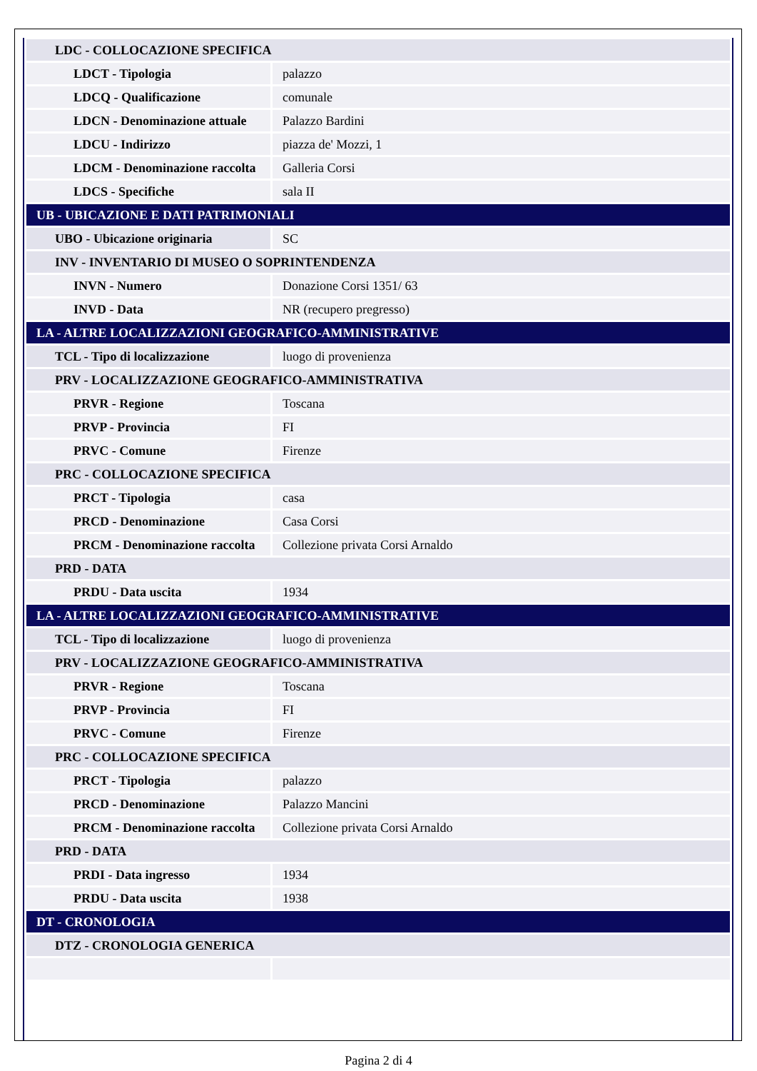| LDC - COLLOCAZIONE SPECIFICA | |
| LDCT - Tipologia | palazzo |
| LDCQ - Qualificazione | comunale |
| LDCN - Denominazione attuale | Palazzo Bardini |
| LDCU - Indirizzo | piazza de' Mozzi, 1 |
| LDCM - Denominazione raccolta | Galleria Corsi |
| LDCS - Specifiche | sala II |
| UB - UBICAZIONE E DATI PATRIMONIALI | |
| UBO - Ubicazione originaria | SC |
| INV - INVENTARIO DI MUSEO O SOPRINTENDENZA | |
| INVN - Numero | Donazione Corsi 1351/ 63 |
| INVD - Data | NR (recupero pregresso) |
| LA - ALTRE LOCALIZZAZIONI GEOGRAFICO-AMMINISTRATIVE | |
| TCL - Tipo di localizzazione | luogo di provenienza |
| PRV - LOCALIZZAZIONE GEOGRAFICO-AMMINISTRATIVA | |
| PRVR - Regione | Toscana |
| PRVP - Provincia | FI |
| PRVC - Comune | Firenze |
| PRC - COLLOCAZIONE SPECIFICA | |
| PRCT - Tipologia | casa |
| PRCD - Denominazione | Casa Corsi |
| PRCM - Denominazione raccolta | Collezione privata Corsi Arnaldo |
| PRD - DATA | |
| PRDU - Data uscita | 1934 |
| LA - ALTRE LOCALIZZAZIONI GEOGRAFICO-AMMINISTRATIVE | |
| TCL - Tipo di localizzazione | luogo di provenienza |
| PRV - LOCALIZZAZIONE GEOGRAFICO-AMMINISTRATIVA | |
| PRVR - Regione | Toscana |
| PRVP - Provincia | FI |
| PRVC - Comune | Firenze |
| PRC - COLLOCAZIONE SPECIFICA | |
| PRCT - Tipologia | palazzo |
| PRCD - Denominazione | Palazzo Mancini |
| PRCM - Denominazione raccolta | Collezione privata Corsi Arnaldo |
| PRD - DATA | |
| PRDI - Data ingresso | 1934 |
| PRDU - Data uscita | 1938 |
| DT - CRONOLOGIA | |
| DTZ - CRONOLOGIA GENERICA | |
Pagina 2 di 4